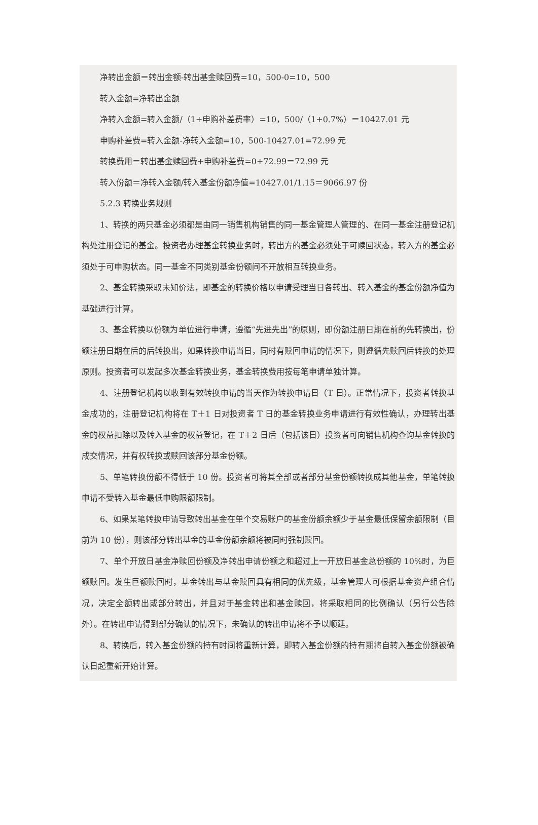净转出金额＝转出金额-转出基金赎回费=10，500-0=10，500
转入金额=净转出金额
净转入金额=转入金额/（1+申购补差费率）=10，500/（1+0.7%）＝10427.01 元
申购补差费=转入金额-净转入金额=10，500-10427.01=72.99 元
转换费用＝转出基金赎回费+申购补差费=0+72.99＝72.99 元
转入份额＝净转入金额/转入基金份额净值=10427.01/1.15＝9066.97 份
5.2.3 转换业务规则
1、转换的两只基金必须都是由同一销售机构销售的同一基金管理人管理的、在同一基金注册登记机构处注册登记的基金。投资者办理基金转换业务时，转出方的基金必须处于可赎回状态，转入方的基金必须处于可申购状态。同一基金不同类别基金份额间不开放相互转换业务。
2、基金转换采取未知价法，即基金的转换价格以申请受理当日各转出、转入基金的基金份额净值为基础进行计算。
3、基金转换以份额为单位进行申请，遵循“先进先出”的原则，即份额注册日期在前的先转换出，份额注册日期在后的后转换出，如果转换申请当日，同时有赎回申请的情况下，则遵循先赎回后转换的处理原则。投资者可以发起多次基金转换业务，基金转换费用按每笔申请单独计算。
4、注册登记机构以收到有效转换申请的当天作为转换申请日（T 日）。正常情况下，投资者转换基金成功的，注册登记机构将在 T＋1 日对投资者 T 日的基金转换业务申请进行有效性确认，办理转出基金的权益扣除以及转入基金的权益登记，在 T＋2 日后（包括该日）投资者可向销售机构查询基金转换的成交情况，并有权转换或赎回该部分基金份额。
5、单笔转换份额不得低于 10 份。投资者可将其全部或者部分基金份额转换成其他基金，单笔转换申请不受转入基金最低申购限额限制。
6、如果某笔转换申请导致转出基金在单个交易账户的基金份额余额少于基金最低保留余额限制（目前为 10 份），则该部分转出基金的基金份额余额将被同时强制赎回。
7、单个开放日基金净赎回份额及净转出申请份额之和超过上一开放日基金总份额的 10%时，为巨额赎回。发生巨额赎回时，基金转出与基金赎回具有相同的优先级，基金管理人可根据基金资产组合情况，决定全额转出或部分转出，并且对于基金转出和基金赎回，将采取相同的比例确认（另行公告除外）。在转出申请得到部分确认的情况下，未确认的转出申请将不予以顺延。
8、转换后，转入基金份额的持有时间将重新计算，即转入基金份额的持有期将自转入基金份额被确认日起重新开始计算。